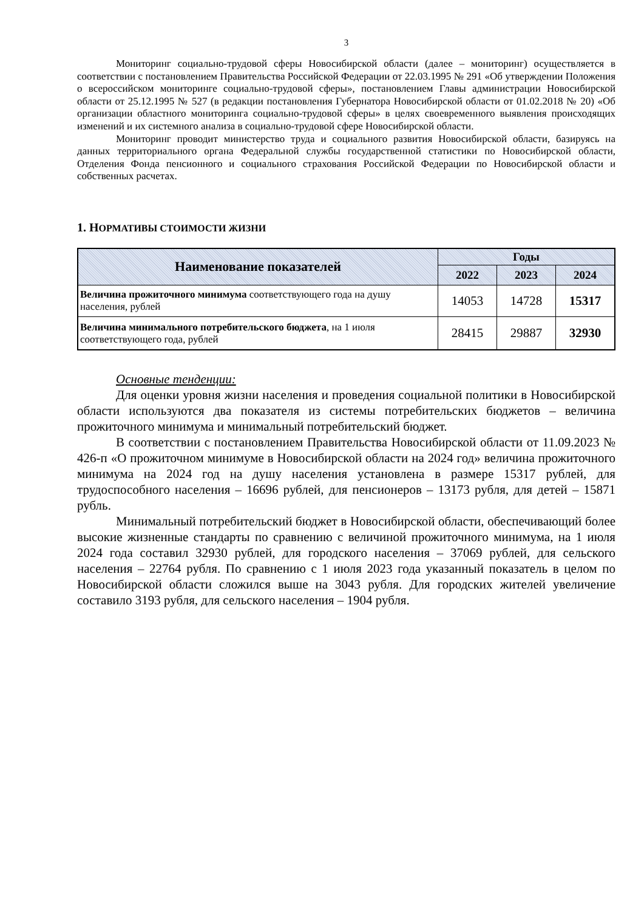3
Мониторинг социально-трудовой сферы Новосибирской области (далее – мониторинг) осуществляется в соответствии с постановлением Правительства Российской Федерации от 22.03.1995 № 291 «Об утверждении Положения о всероссийском мониторинге социально-трудовой сферы», постановлением Главы администрации Новосибирской области от 25.12.1995 № 527 (в редакции постановления Губернатора Новосибирской области от 01.02.2018 № 20) «Об организации областного мониторинга социально-трудовой сферы» в целях своевременного выявления происходящих изменений и их системного анализа в социально-трудовой сфере Новосибирской области.
Мониторинг проводит министерство труда и социального развития Новосибирской области, базируясь на данных территориального органа Федеральной службы государственной статистики по Новосибирской области, Отделения Фонда пенсионного и социального страхования Российской Федерации по Новосибирской области и собственных расчетах.
1. НОРМАТИВЫ СТОИМОСТИ ЖИЗНИ
| Наименование показателей | Годы | | |
| --- | --- | --- | --- |
| | 2022 | 2023 | 2024 |
| Величина прожиточного минимума соответствующего года на душу населения, рублей | 14053 | 14728 | 15317 |
| Величина минимального потребительского бюджета , на 1 июля соответствующего года, рублей | 28415 | 29887 | 32930 |
Основные тенденции:
Для оценки уровня жизни населения и проведения социальной политики в Новосибирской области используются два показателя из системы потребительских бюджетов – величина прожиточного минимума и минимальный потребительский бюджет.
В соответствии с постановлением Правительства Новосибирской области от 11.09.2023 № 426-п «О прожиточном минимуме в Новосибирской области на 2024 год» величина прожиточного минимума на 2024 год на душу населения установлена в размере 15317 рублей, для трудоспособного населения – 16696 рублей, для пенсионеров – 13173 рубля, для детей – 15871 рубль.
Минимальный потребительский бюджет в Новосибирской области, обеспечивающий более высокие жизненные стандарты по сравнению с величиной прожиточного минимума, на 1 июля 2024 года составил 32930 рублей, для городского населения – 37069 рублей, для сельского населения – 22764 рубля. По сравнению с 1 июля 2023 года указанный показатель в целом по Новосибирской области сложился выше на 3043 рубля. Для городских жителей увеличение составило 3193 рубля, для сельского населения – 1904 рубля.